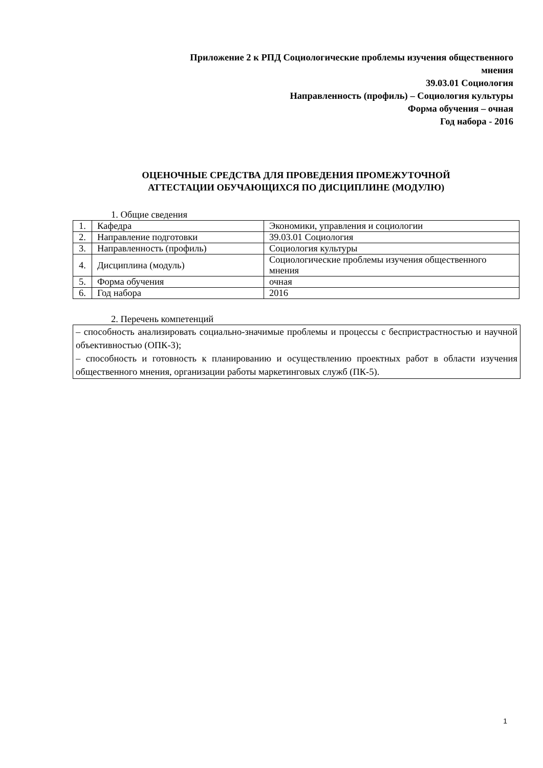Приложение 2 к РПД Социологические проблемы изучения общественного
мнения
39.03.01 Социология
Направленность (профиль) – Социология культуры
Форма обучения – очная
Год набора - 2016
ОЦЕНОЧНЫЕ СРЕДСТВА ДЛЯ ПРОВЕДЕНИЯ ПРОМЕЖУТОЧНОЙ
АТТЕСТАЦИИ ОБУЧАЮЩИХСЯ ПО ДИСЦИПЛИНЕ (МОДУЛЮ)
1. Общие сведения
| 1. | Кафедра | Экономики, управления и социологии |
| 2. | Направление подготовки | 39.03.01 Социология |
| 3. | Направленность (профиль) | Социология культуры |
| 4. | Дисциплина (модуль) | Социологические проблемы изучения общественного мнения |
| 5. | Форма обучения | очная |
| 6. | Год набора | 2016 |
2. Перечень компетенций
– способность анализировать социально-значимые проблемы и процессы с беспристрастностью и научной объективностью (ОПК-3);
– способность и готовность к планированию и осуществлению проектных работ в области изучения общественного мнения, организации работы маркетинговых служб (ПК-5).
1